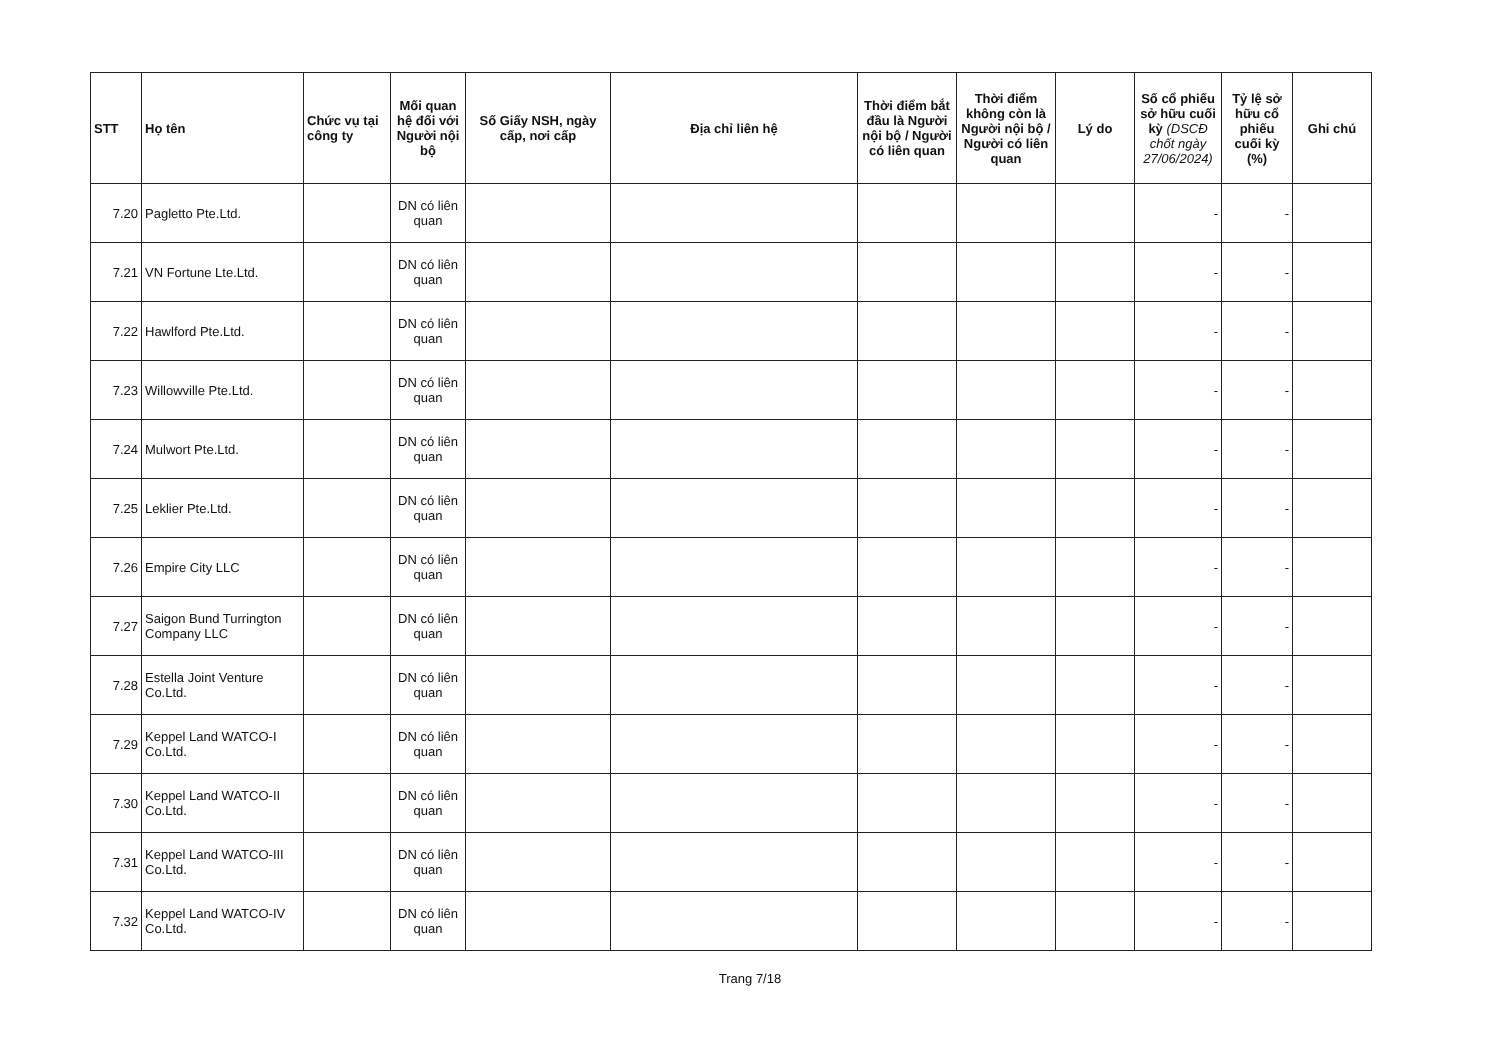| STT | Họ tên | Chức vụ tại công ty | Mối quan hệ đối với Người nội bộ | Số Giấy NSH, ngày cấp, nơi cấp | Địa chỉ liên hệ | Thời điểm bắt đầu là Người nội bộ / Người có liên quan | Thời điểm không còn là Người nội bộ / Người có liên quan | Lý do | Số cổ phiếu sở hữu cuối kỳ (DSCĐ chốt ngày 27/06/2024) | Tỷ lệ sở hữu cổ phiếu cuối kỳ (%) | Ghi chú |
| --- | --- | --- | --- | --- | --- | --- | --- | --- | --- | --- | --- |
| 7.20 | Pagletto Pte.Ltd. | | DN có liên quan | | | | | | - | - | |
| 7.21 | VN Fortune Lte.Ltd. | | DN có liên quan | | | | | | - | - | |
| 7.22 | Hawlford Pte.Ltd. | | DN có liên quan | | | | | | - | - | |
| 7.23 | Willowville Pte.Ltd. | | DN có liên quan | | | | | | - | - | |
| 7.24 | Mulwort Pte.Ltd. | | DN có liên quan | | | | | | - | - | |
| 7.25 | Leklier Pte.Ltd. | | DN có liên quan | | | | | | - | - | |
| 7.26 | Empire City LLC | | DN có liên quan | | | | | | - | - | |
| 7.27 | Saigon Bund Turrington Company LLC | | DN có liên quan | | | | | | - | - | |
| 7.28 | Estella Joint Venture Co.Ltd. | | DN có liên quan | | | | | | - | - | |
| 7.29 | Keppel Land WATCO-I Co.Ltd. | | DN có liên quan | | | | | | - | - | |
| 7.30 | Keppel Land WATCO-II Co.Ltd. | | DN có liên quan | | | | | | - | - | |
| 7.31 | Keppel Land WATCO-III Co.Ltd. | | DN có liên quan | | | | | | - | - | |
| 7.32 | Keppel Land WATCO-IV Co.Ltd. | | DN có liên quan | | | | | | - | - | |
Trang 7/18